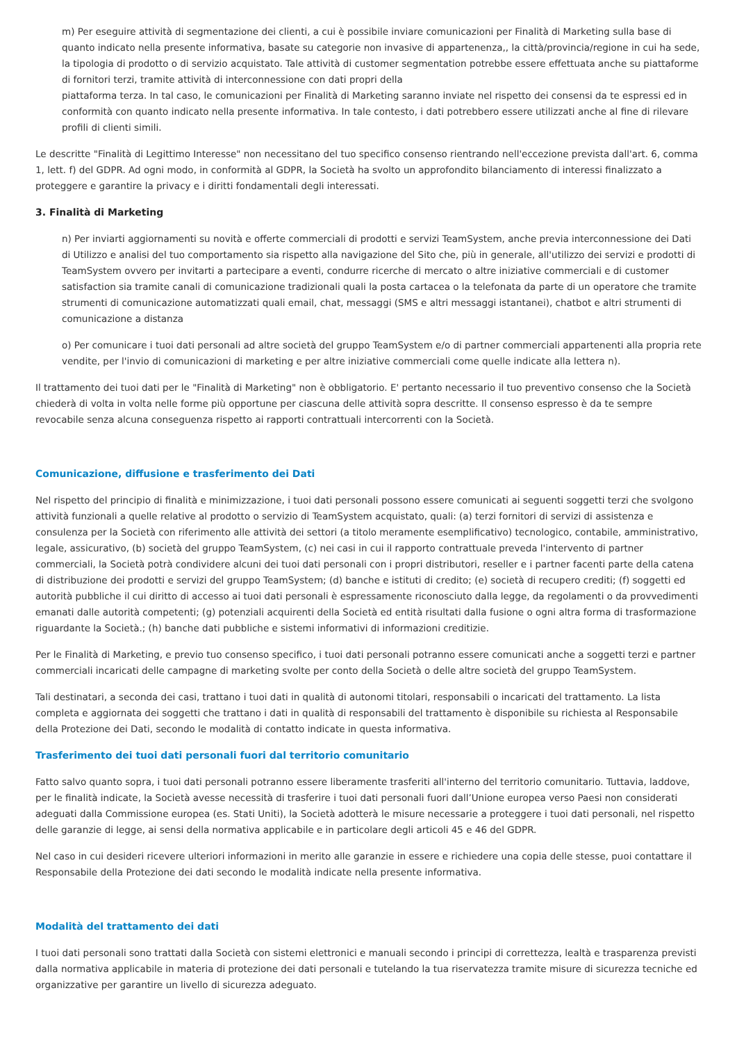m) Per eseguire attività di segmentazione dei clienti, a cui è possibile inviare comunicazioni per Finalità di Marketing sulla base di quanto indicato nella presente informativa, basate su categorie non invasive di appartenenza,, la città/provincia/regione in cui ha sede, la tipologia di prodotto o di servizio acquistato. Tale attività di customer segmentation potrebbe essere effettuata anche su piattaforme di fornitori terzi, tramite attività di interconnessione con dati propri della
piattaforma terza. In tal caso, le comunicazioni per Finalità di Marketing saranno inviate nel rispetto dei consensi da te espressi ed in conformità con quanto indicato nella presente informativa. In tale contesto, i dati potrebbero essere utilizzati anche al fine di rilevare profili di clienti simili.
Le descritte "Finalità di Legittimo Interesse" non necessitano del tuo specifico consenso rientrando nell'eccezione prevista dall'art. 6, comma 1, lett. f) del GDPR. Ad ogni modo, in conformità al GDPR, la Società ha svolto un approfondito bilanciamento di interessi finalizzato a proteggere e garantire la privacy e i diritti fondamentali degli interessati.
3. Finalità di Marketing
n) Per inviarti aggiornamenti su novità e offerte commerciali di prodotti e servizi TeamSystem, anche previa interconnessione dei Dati di Utilizzo e analisi del tuo comportamento sia rispetto alla navigazione del Sito che, più in generale, all'utilizzo dei servizi e prodotti di TeamSystem ovvero per invitarti a partecipare a eventi, condurre ricerche di mercato o altre iniziative commerciali e di customer satisfaction sia tramite canali di comunicazione tradizionali quali la posta cartacea o la telefonata da parte di un operatore che tramite strumenti di comunicazione automatizzati quali email, chat, messaggi (SMS e altri messaggi istantanei), chatbot e altri strumenti di comunicazione a distanza
o) Per comunicare i tuoi dati personali ad altre società del gruppo TeamSystem e/o di partner commerciali appartenenti alla propria rete vendite, per l'invio di comunicazioni di marketing e per altre iniziative commerciali come quelle indicate alla lettera n).
Il trattamento dei tuoi dati per le "Finalità di Marketing" non è obbligatorio. E' pertanto necessario il tuo preventivo consenso che la Società chiederà di volta in volta nelle forme più opportune per ciascuna delle attività sopra descritte. Il consenso espresso è da te sempre revocabile senza alcuna conseguenza rispetto ai rapporti contrattuali intercorrenti con la Società.
Comunicazione, diffusione e trasferimento dei Dati
Nel rispetto del principio di finalità e minimizzazione, i tuoi dati personali possono essere comunicati ai seguenti soggetti terzi che svolgono attività funzionali a quelle relative al prodotto o servizio di TeamSystem acquistato, quali: (a) terzi fornitori di servizi di assistenza e consulenza per la Società con riferimento alle attività dei settori (a titolo meramente esemplificativo) tecnologico, contabile, amministrativo, legale, assicurativo, (b) società del gruppo TeamSystem, (c) nei casi in cui il rapporto contrattuale preveda l'intervento di partner commerciali, la Società potrà condividere alcuni dei tuoi dati personali con i propri distributori, reseller e i partner facenti parte della catena di distribuzione dei prodotti e servizi del gruppo TeamSystem; (d) banche e istituti di credito; (e) società di recupero crediti; (f) soggetti ed autorità pubbliche il cui diritto di accesso ai tuoi dati personali è espressamente riconosciuto dalla legge, da regolamenti o da provvedimenti emanati dalle autorità competenti; (g) potenziali acquirenti della Società ed entità risultati dalla fusione o ogni altra forma di trasformazione riguardante la Società.; (h) banche dati pubbliche e sistemi informativi di informazioni creditizie.
Per le Finalità di Marketing, e previo tuo consenso specifico, i tuoi dati personali potranno essere comunicati anche a soggetti terzi e partner commerciali incaricati delle campagne di marketing svolte per conto della Società o delle altre società del gruppo TeamSystem.
Tali destinatari, a seconda dei casi, trattano i tuoi dati in qualità di autonomi titolari, responsabili o incaricati del trattamento. La lista completa e aggiornata dei soggetti che trattano i dati in qualità di responsabili del trattamento è disponibile su richiesta al Responsabile della Protezione dei Dati, secondo le modalità di contatto indicate in questa informativa.
Trasferimento dei tuoi dati personali fuori dal territorio comunitario
Fatto salvo quanto sopra, i tuoi dati personali potranno essere liberamente trasferiti all'interno del territorio comunitario. Tuttavia, laddove, per le finalità indicate, la Società avesse necessità di trasferire i tuoi dati personali fuori dall’Unione europea verso Paesi non considerati adeguati dalla Commissione europea (es. Stati Uniti), la Società adotterà le misure necessarie a proteggere i tuoi dati personali, nel rispetto delle garanzie di legge, ai sensi della normativa applicabile e in particolare degli articoli 45 e 46 del GDPR.
Nel caso in cui desideri ricevere ulteriori informazioni in merito alle garanzie in essere e richiedere una copia delle stesse, puoi contattare il Responsabile della Protezione dei dati secondo le modalità indicate nella presente informativa.
Modalità del trattamento dei dati
I tuoi dati personali sono trattati dalla Società con sistemi elettronici e manuali secondo i principi di correttezza, lealtà e trasparenza previsti dalla normativa applicabile in materia di protezione dei dati personali e tutelando la tua riservatezza tramite misure di sicurezza tecniche ed organizzative per garantire un livello di sicurezza adeguato.